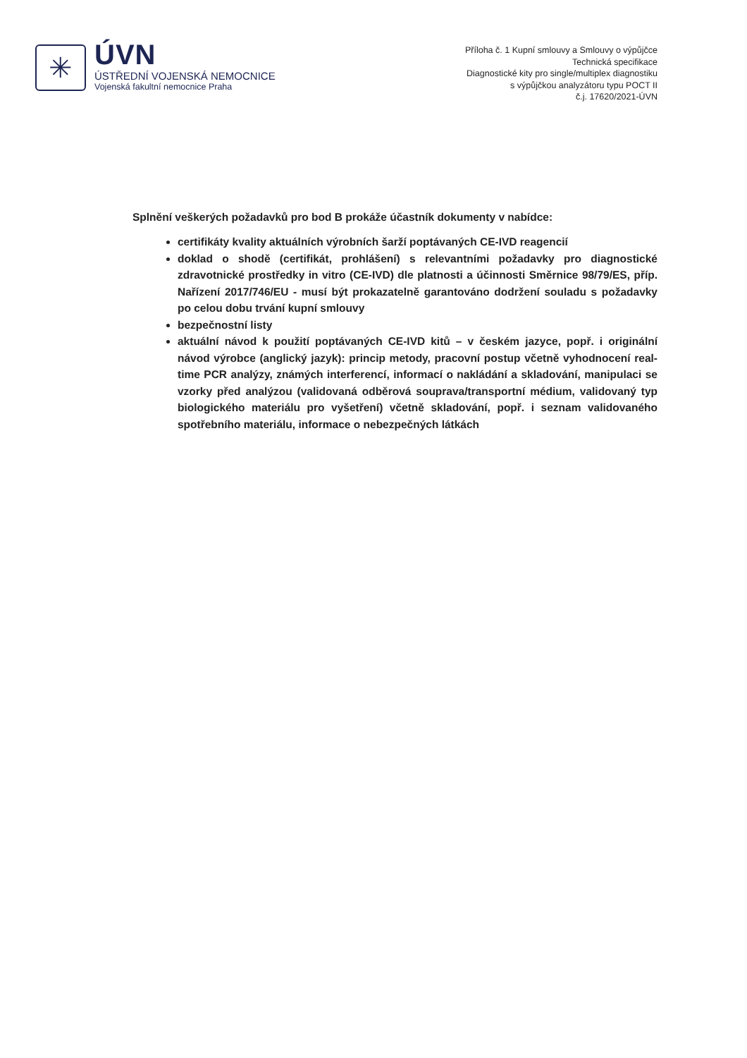✳
ÚVN
ÚSTŘEDNÍ VOJENSKÁ NEMOCNICE
Vojenská fakultní nemocnice Praha
Příloha č. 1 Kupní smlouvy a Smlouvy o výpůjčce
Technická specifikace
Diagnostické kity pro single/multiplex diagnostiku
s výpůjčkou analyzátoru typu POCT II
č.j. 17620/2021-ÚVN
Splnění veškerých požadavků pro bod B prokáže účastník dokumenty v nabídce:
certifikáty kvality aktuálních výrobních šarží poptávaných CE-IVD reagencií
doklad o shodě (certifikát, prohlášení) s relevantními požadavky pro diagnostické zdravotnické prostředky in vitro (CE-IVD) dle platnosti a účinnosti Směrnice 98/79/ES, příp. Nařízení 2017/746/EU - musí být prokazatelně garantováno dodržení souladu s požadavky po celou dobu trvání kupní smlouvy
bezpečnostní listy
aktuální návod k použití poptávaných CE-IVD kitů – v českém jazyce, popř. i originální návod výrobce (anglický jazyk): princip metody, pracovní postup včetně vyhodnocení real-time PCR analýzy, známých interferencí, informací o nakládání a skladování, manipulaci se vzorky před analýzou (validovaná odběrová souprava/transportní médium, validovaný typ biologického materiálu pro vyšetření) včetně skladování, popř. i seznam validovaného spotřebního materiálu, informace o nebezpečných látkách